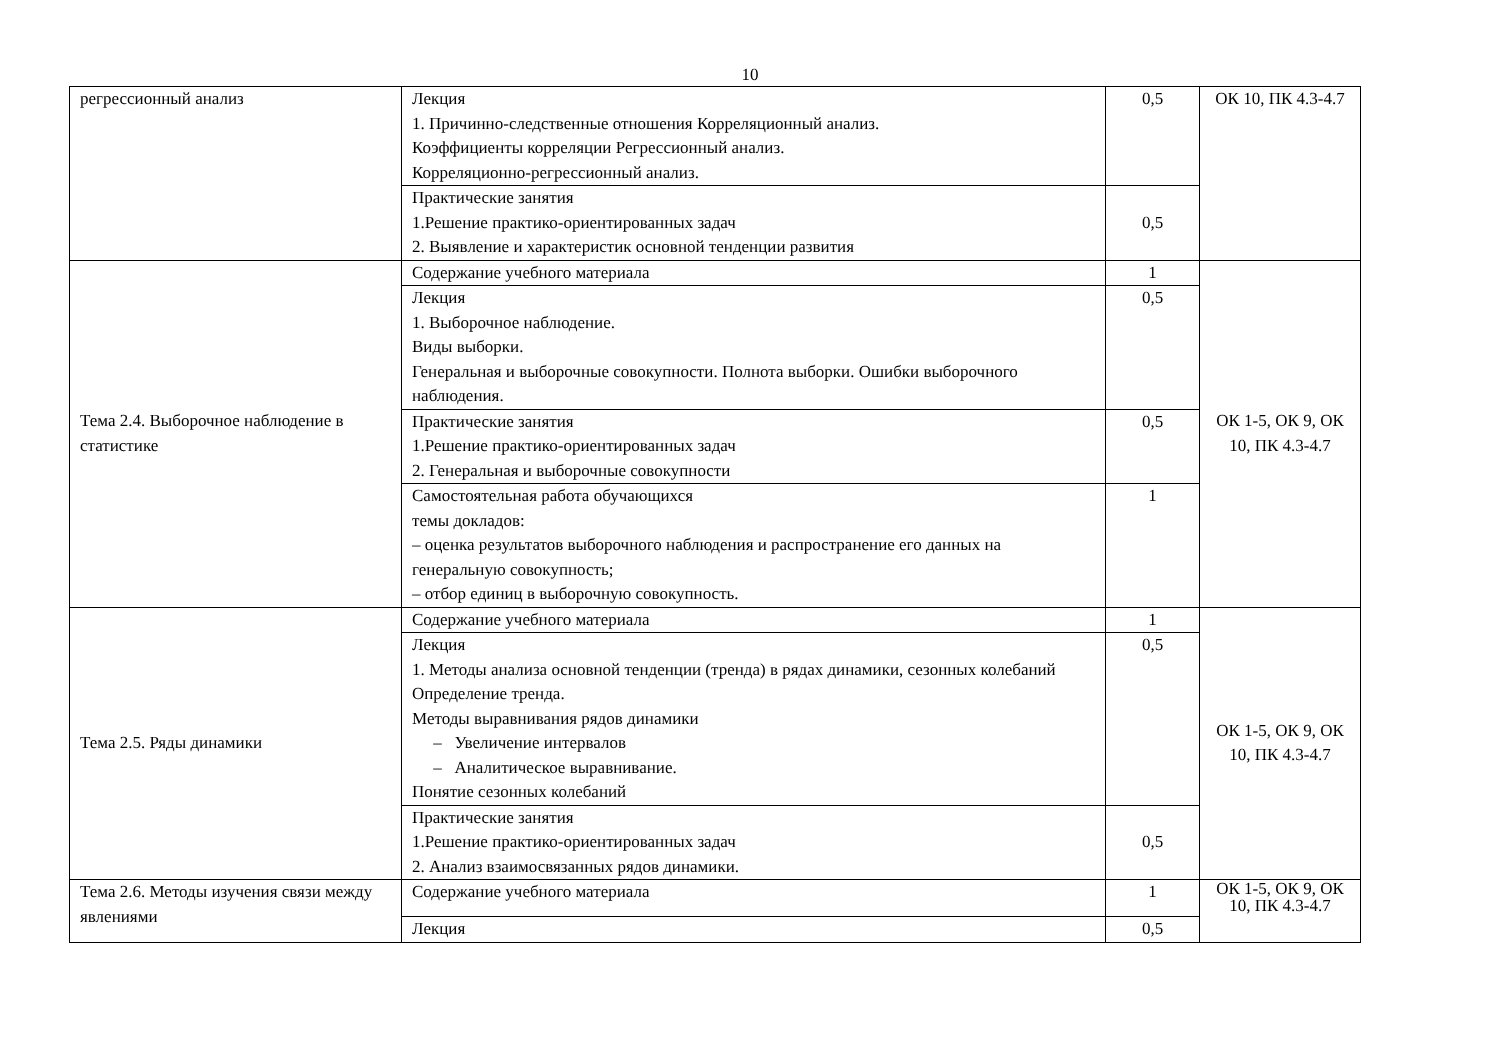10
| регрессионный анализ | Лекция 1. Причинно-следственные отношения Корреляционный анализ. Коэффициенты корреляции Регрессионный анализ. Корреляционно-регрессионный анализ. | 0,5 | ОК 10, ПК 4.3-4.7 |
| | Практические занятия 1.Решение практико-ориентированных задач 2. Выявление и характеристик основной тенденции развития | 0,5 | |
| Тема 2.4. Выборочное наблюдение в статистике | Содержание учебного материала | 1 | ОК 1-5, ОК 9, ОК 10, ПК 4.3-4.7 |
| | Лекция 1. Выборочное наблюдение. Виды выборки. Генеральная и выборочные совокупности. Полнота выборки. Ошибки выборочного наблюдения. | 0,5 | |
| | Практические занятия 1.Решение практико-ориентированных задач 2. Генеральная и выборочные совокупности | 0,5 | |
| | Самостоятельная работа обучающихся темы докладов: – оценка результатов выборочного наблюдения и распространение его данных на генеральную совокупность; – отбор единиц в выборочную совокупность. | 1 | |
| Тема 2.5. Ряды динамики | Содержание учебного материала | 1 | ОК 1-5, ОК 9, ОК 10, ПК 4.3-4.7 |
| | Лекция 1. Методы анализа основной тенденции (тренда) в рядах динамики, сезонных колебаний Определение тренда. Методы выравнивания рядов динамики – Увеличение интервалов – Аналитическое выравнивание. Понятие сезонных колебаний | 0,5 | |
| | Практические занятия 1.Решение практико-ориентированных задач 2. Анализ взаимосвязанных рядов динамики. | 0,5 | |
| Тема 2.6. Методы изучения связи между явлениями | Содержание учебного материала | 1 | ОК 1-5, ОК 9, ОК 10, ПК 4.3-4.7 |
| | Лекция | 0,5 | |